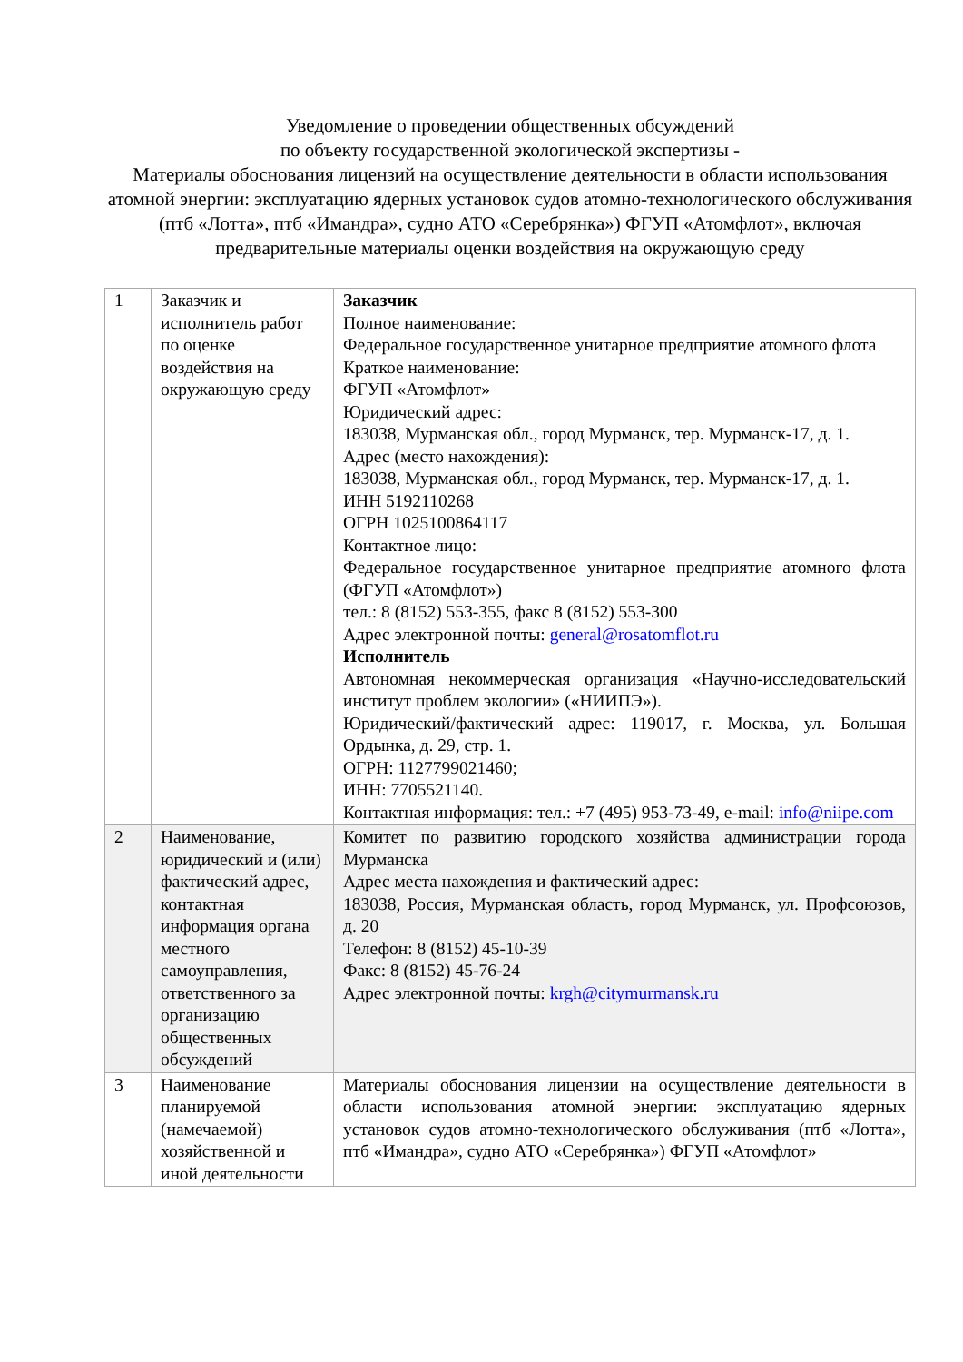Уведомление о проведении общественных обсуждений
по объекту государственной экологической экспертизы -
Материалы обоснования лицензий на осуществление деятельности в области использования атомной энергии: эксплуатацию ядерных установок судов атомно-технологического обслуживания (птб «Лотта», птб «Имандра», судно АТО «Серебрянка») ФГУП «Атомфлот», включая предварительные материалы оценки воздействия на окружающую среду
| 1 | Заказчик и исполнитель работ по оценке воздействия на окружающую среду | Заказчик Полное наименование: Федеральное государственное унитарное предприятие атомного флота Краткое наименование: ФГУП «Атомфлот» Юридический адрес: 183038, Мурманская обл., город Мурманск, тер. Мурманск-17, д. 1. Адрес (место нахождения): 183038, Мурманская обл., город Мурманск, тер. Мурманск-17, д. 1. ИНН 5192110268 ОГРН 1025100864117 Контактное лицо: Федеральное государственное унитарное предприятие атомного флота (ФГУП «Атомфлот») тел.: 8 (8152) 553-355, факс 8 (8152) 553-300 Адрес электронной почты: general@rosatomflot.ru Исполнитель Автономная некоммерческая организация «Научно-исследовательский институт проблем экологии» («НИИПЭ»). Юридический/фактический адрес: 119017, г. Москва, ул. Большая Ордынка, д. 29, стр. 1. ОГРН: 1127799021460; ИНН: 7705521140. Контактная информация: тел.: +7 (495) 953-73-49, e-mail: info@niipe.com |
| 2 | Наименование, юридический и (или) фактический адрес, контактная информация органа местного самоуправления, ответственного за организацию общественных обсуждений | Комитет по развитию городского хозяйства администрации города Мурманска Адрес места нахождения и фактический адрес: 183038, Россия, Мурманская область, город Мурманск, ул. Профсоюзов, д. 20 Телефон: 8 (8152) 45-10-39 Факс: 8 (8152) 45-76-24 Адрес электронной почты: krgh@citymurmansk.ru |
| 3 | Наименование планируемой (намечаемой) хозяйственной и иной деятельности | Материалы обоснования лицензии на осуществление деятельности в области использования атомной энергии: эксплуатацию ядерных установок судов атомно-технологического обслуживания (птб «Лотта», птб «Имандра», судно АТО «Серебрянка») ФГУП «Атомфлот» |